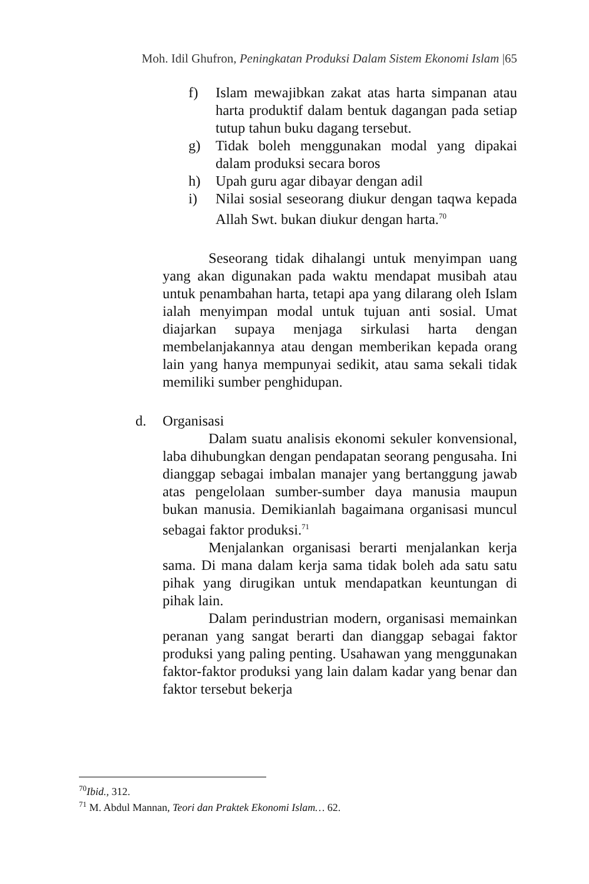Moh. Idil Ghufron, Peningkatan Produksi Dalam Sistem Ekonomi Islam |65
f) Islam mewajibkan zakat atas harta simpanan atau harta produktif dalam bentuk dagangan pada setiap tutup tahun buku dagang tersebut.
g) Tidak boleh menggunakan modal yang dipakai dalam produksi secara boros
h) Upah guru agar dibayar dengan adil
i) Nilai sosial seseorang diukur dengan taqwa kepada Allah Swt. bukan diukur dengan harta.<sup>70</sup>
Seseorang tidak dihalangi untuk menyimpan uang yang akan digunakan pada waktu mendapat musibah atau untuk penambahan harta, tetapi apa yang dilarang oleh Islam ialah menyimpan modal untuk tujuan anti sosial. Umat diajarkan supaya menjaga sirkulasi harta dengan membelanjakannya atau dengan memberikan kepada orang lain yang hanya mempunyai sedikit, atau sama sekali tidak memiliki sumber penghidupan.
d. Organisasi
Dalam suatu analisis ekonomi sekuler konvensional, laba dihubungkan dengan pendapatan seorang pengusaha. Ini dianggap sebagai imbalan manajer yang bertanggung jawab atas pengelolaan sumber-sumber daya manusia maupun bukan manusia. Demikianlah bagaimana organisasi muncul sebagai faktor produksi.<sup>71</sup>
Menjalankan organisasi berarti menjalankan kerja sama. Di mana dalam kerja sama tidak boleh ada satu satu pihak yang dirugikan untuk mendapatkan keuntungan di pihak lain.
Dalam perindustrian modern, organisasi memainkan peranan yang sangat berarti dan dianggap sebagai faktor produksi yang paling penting. Usahawan yang menggunakan faktor-faktor produksi yang lain dalam kadar yang benar dan faktor tersebut bekerja
<sup>70</sup> Ibid., 312.
<sup>71</sup> M. Abdul Mannan, Teori dan Praktek Ekonomi Islam… 62.